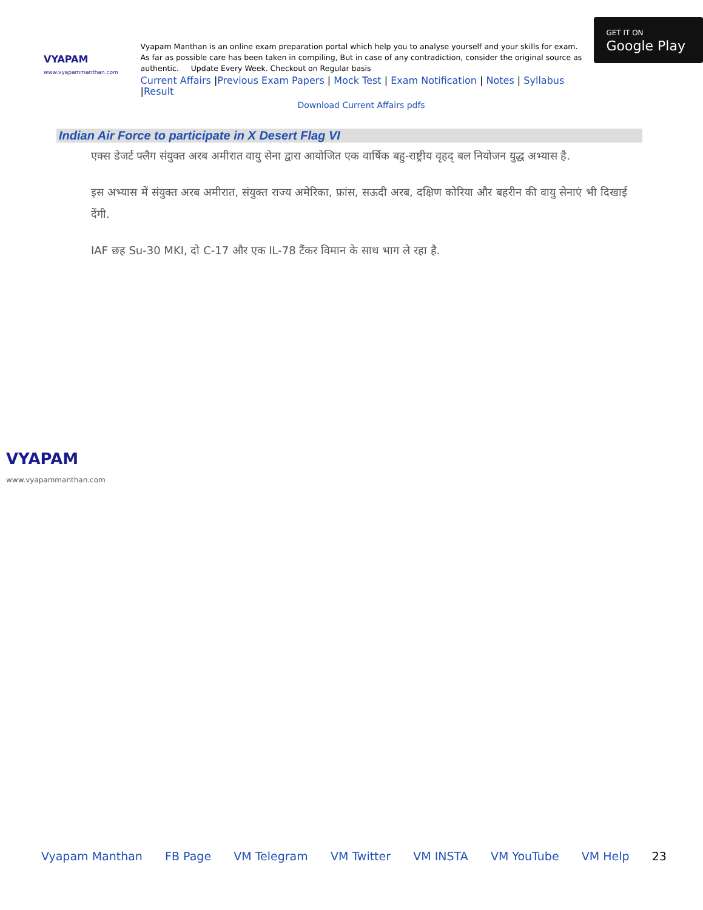VYAPAM
www.vyapammanthan.com
Vyapam Manthan is an online exam preparation portal which help you to analyse yourself and your skills for exam. As far as possible care has been taken in compiling, But in case of any contradiction, consider the original source as authentic. Update Every Week. Checkout on Regular basis
Current Affairs |Previous Exam Papers | Mock Test | Exam Notification | Notes | Syllabus |Result
Download Current Affairs pdfs
GET IT ON
Google Play
Indian Air Force to participate in X Desert Flag VI
एक्स डेजर्ट फ्लैग संयुक्त अरब अमीरात वायु सेना द्वारा आयोजित एक वार्षिक बहु-राष्ट्रीय वृहद् बल नियोजन युद्ध अभ्यास है.
इस अभ्यास में संयुक्त अरब अमीरात, संयुक्त राज्य अमेरिका, फ्रांस, सऊदी अरब, दक्षिण कोरिया और बहरीन की वायु सेनाएं भी दिखाई देंगी.
IAF छह Su-30 MKI, दो C-17 और एक IL-78 टैंकर विमान के साथ भाग ले रहा है.
VYAPAM
www.vyapammanthan.com
Vyapam Manthan FB Page VM Telegram VM Twitter VM INSTA VM YouTube VM Help 23